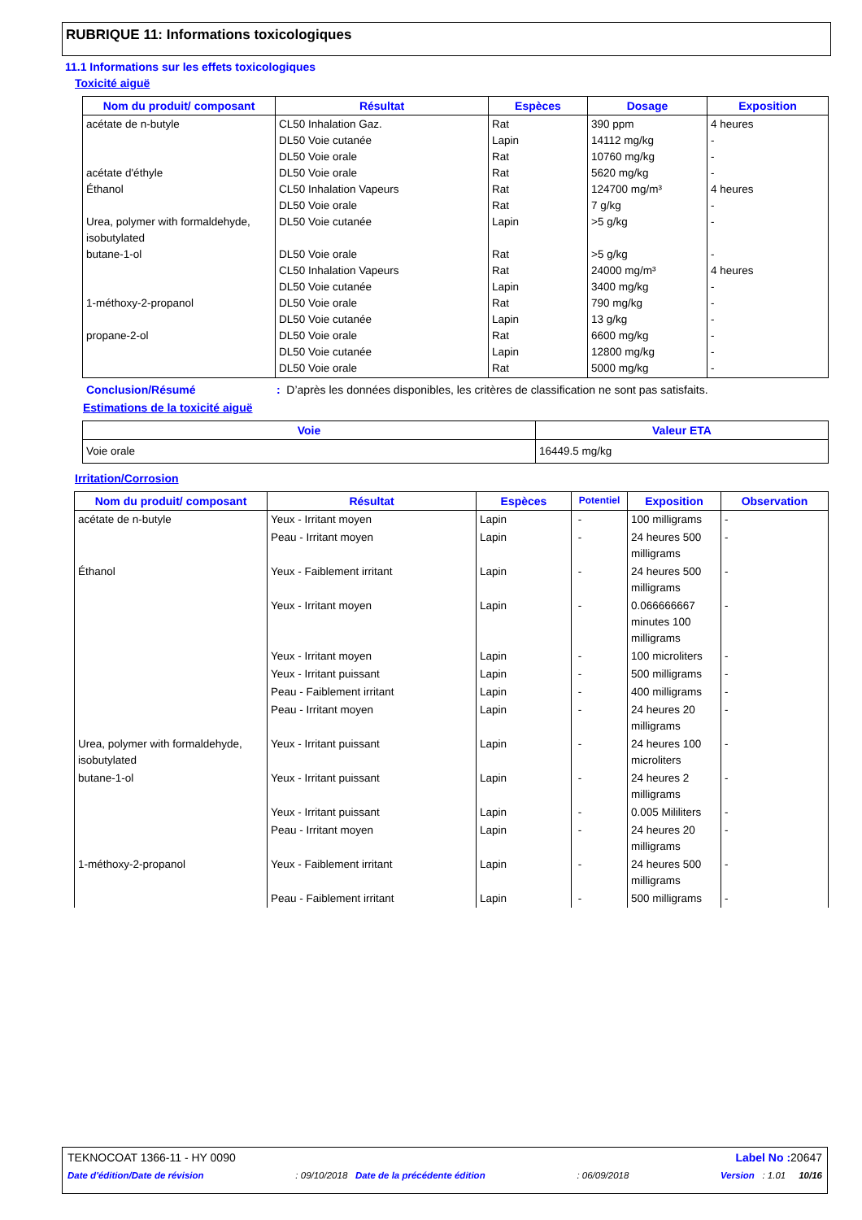RUBRIQUE 11: Informations toxicologiques
11.1 Informations sur les effets toxicologiques
Toxicité aiguë
| Nom du produit/ composant | Résultat | Espèces | Dosage | Exposition |
| --- | --- | --- | --- | --- |
| acétate de n-butyle acétate d'éthyle Éthanol Urea, polymer with formaldehyde, isobutylated butane-1-ol 1-méthoxy-2-propanol propane-2-ol | CL50 Inhalation Gaz. DL50 Voie cutanée DL50 Voie orale DL50 Voie orale CL50 Inhalation Vapeurs DL50 Voie orale DL50 Voie cutanée DL50 Voie orale CL50 Inhalation Vapeurs DL50 Voie cutanée DL50 Voie orale DL50 Voie cutanée DL50 Voie orale DL50 Voie cutanée DL50 Voie orale | Rat Lapin Rat Rat Rat Rat Lapin Rat Rat Lapin Rat Lapin Rat Lapin Rat | 390 ppm 14112 mg/kg 10760 mg/kg 5620 mg/kg 124700 mg/m³ 7 g/kg >5 g/kg >5 g/kg 24000 mg/m³ 3400 mg/kg 790 mg/kg 13 g/kg 6600 mg/kg 12800 mg/kg 5000 mg/kg | 4 heures - - - 4 heures - - - 4 heures - - - - - - |
Conclusion/Résumé : D’après les données disponibles, les critères de classification ne sont pas satisfaits.
Estimations de la toxicité aiguë
| Voie | Valeur ETA |
| --- | --- |
| Voie orale | 16449.5 mg/kg |
Irritation/Corrosion
| Nom du produit/ composant | Résultat | Espèces | Potentiel | Exposition | Observation |
| --- | --- | --- | --- | --- | --- |
| acétate de n-butyle | Yeux - Irritant moyen | Lapin | - | 100 milligrams | - |
| | Peau - Irritant moyen | Lapin | - | 24 heures 500 milligrams | - |
| Éthanol | Yeux - Faiblement irritant | Lapin | - | 24 heures 500 milligrams | - |
| | Yeux - Irritant moyen | Lapin | - | 0.066666667 minutes 100 milligrams | - |
| | Yeux - Irritant moyen | Lapin | - | 100 microliters | - |
| | Yeux - Irritant puissant | Lapin | - | 500 milligrams | - |
| | Peau - Faiblement irritant | Lapin | - | 400 milligrams | - |
| | Peau - Irritant moyen | Lapin | - | 24 heures 20 milligrams | - |
| Urea, polymer with formaldehyde, isobutylated | Yeux - Irritant puissant | Lapin | - | 24 heures 100 microliters | - |
| butane-1-ol | Yeux - Irritant puissant | Lapin | - | 24 heures 2 milligrams | - |
| | Yeux - Irritant puissant | Lapin | - | 0.005 Mililiters | - |
| | Peau - Irritant moyen | Lapin | - | 24 heures 20 milligrams | - |
| 1-méthoxy-2-propanol | Yeux - Faiblement irritant | Lapin | - | 24 heures 500 milligrams | - |
| | Peau - Faiblement irritant | Lapin | - | 500 milligrams | - |
TEKNOCOAT 1366-11 - HY 0090 Label No : 20647
Date d'édition/Date de révision: 09/10/2018 Date de la précédente édition: 06/09/2018 Version : 1.01 10/16